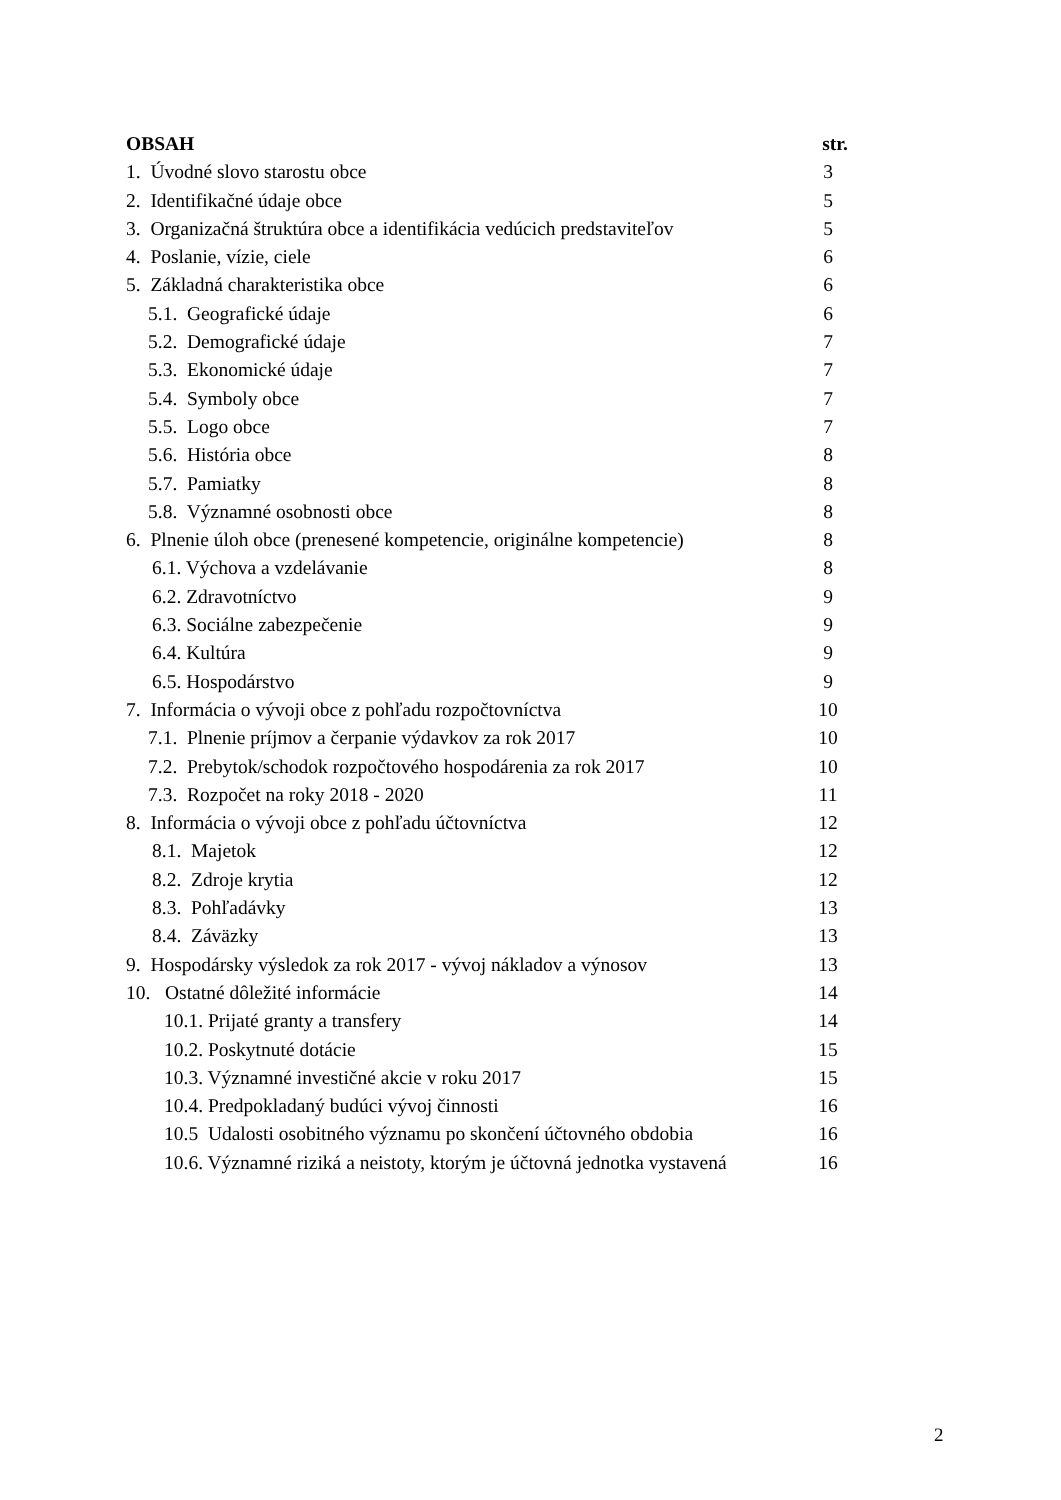OBSAH str.
1. Úvodné slovo starostu obce 3
2. Identifikačné údaje obce 5
3. Organizačná štruktúra obce a identifikácia vedúcich predstaviteľov 5
4. Poslanie, vízie, ciele 6
5. Základná charakteristika obce 6
5.1. Geografické údaje 6
5.2. Demografické údaje 7
5.3. Ekonomické údaje 7
5.4. Symboly obce 7
5.5. Logo obce 7
5.6. História obce 8
5.7. Pamiatky 8
5.8. Významné osobnosti obce 8
6. Plnenie úloh obce (prenesené kompetencie, originálne kompetencie) 8
6.1. Výchova a vzdelávanie 8
6.2. Zdravotníctvo 9
6.3. Sociálne zabezpečenie 9
6.4. Kultúra 9
6.5. Hospodárstvo 9
7. Informácia o vývoji obce z pohľadu rozpočtovníctva 10
7.1. Plnenie príjmov a čerpanie výdavkov za rok 2017 10
7.2. Prebytok/schodok rozpočtového hospodárenia za rok 2017 10
7.3. Rozpočet na roky 2018 - 2020 11
8. Informácia o vývoji obce z pohľadu účtovníctva 12
8.1. Majetok 12
8.2. Zdroje krytia 12
8.3. Pohľadávky 13
8.4. Záväzky 13
9. Hospodársky výsledok za rok 2017 - vývoj nákladov a výnosov 13
10. Ostatné dôležité informácie 14
10.1. Prijaté granty a transfery 14
10.2. Poskytnuté dotácie 15
10.3. Významné investičné akcie v roku 2017 15
10.4. Predpokladaný budúci vývoj činnosti 16
10.5 Udalosti osobitného významu po skončení účtovného obdobia 16
10.6. Významné riziká a neistoty, ktorým je účtovná jednotka vystavená 16
2